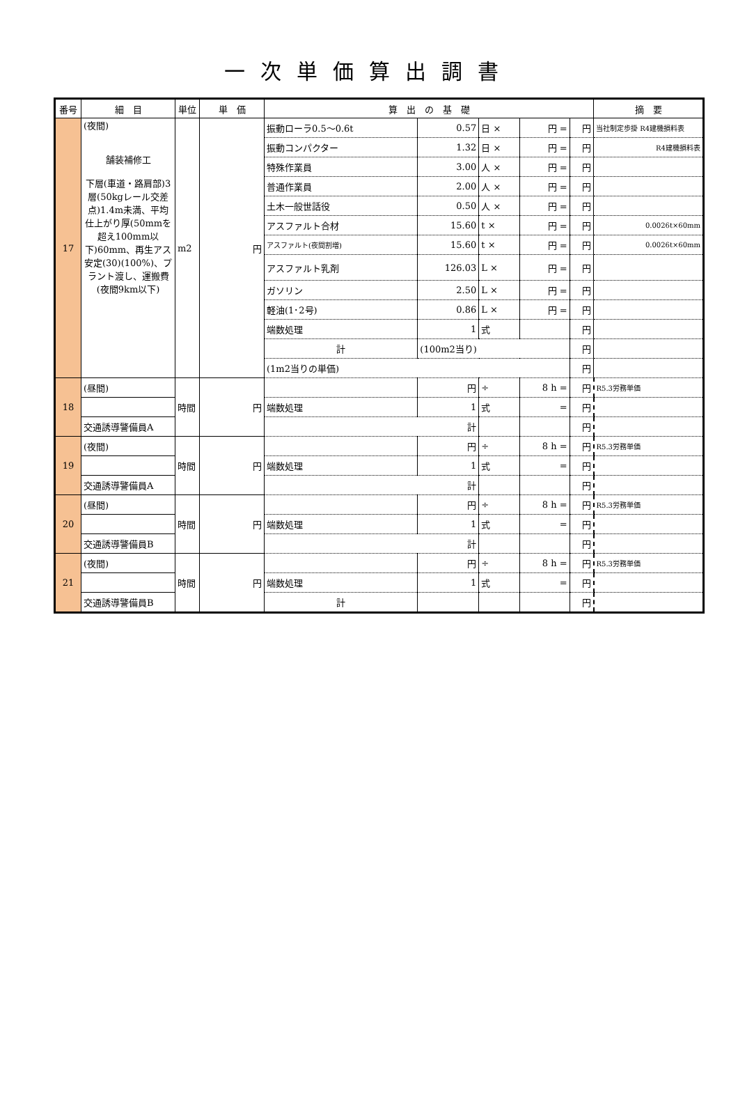一次単価算出調書
| 番号 | 細 目 | 単位 | 単 価 | 算 出 の 基 礎 | | | | | 摘 要 |
| --- | --- | --- | --- | --- | --- | --- | --- | --- | --- |
| 17 | (夜間) 舗装補修工 下層(車道・路肩部)3層(50kgレール交差点)1.4m未満、平均仕上がり厚(50mmを超え100mm以下)60mm、再生アス安定(30)(100%)、プラント渡し、運搬費(夜間9km以下) | m2 | 円 | 振動ローラ0.5～0.6t | 0.57 | 日 × | 円 = | 円 | 当社制定歩掛 R4建機損料表 |
| | | | | 振動コンパクター | 1.32 | 日 × | 円 = | 円 | R4建機損料表 |
| | | | | 特殊作業員 | 3.00 | 人 × | 円 = | 円 | |
| | | | | 普通作業員 | 2.00 | 人 × | 円 = | 円 | |
| | | | | 土木一般世話役 | 0.50 | 人 × | 円 = | 円 | |
| | | | | アスファルト合材 | 15.60 | t × | 円 = | 円 | 0.0026t×60mm |
| | | | | アスファルト(夜間割増) | 15.60 | t × | 円 = | 円 | 0.0026t×60mm |
| | | | | アスファルト乳剤 | 126.03 | L × | 円 = | 円 | |
| | | | | ガソリン | 2.50 | L × | 円 = | 円 | |
| | | | | 軽油(1･2号) | 0.86 | L × | 円 = | 円 | |
| | | | | 端数処理 | 1 | 式 | | 円 | |
| | | | | 計 | (100m2当り) | | | 円 | |
| | | | | (1m2当りの単価) | | | | 円 | |
| 18 | (昼間) | 時間 | 円 | | 円 | ÷ | 8 h = | 円 | R5.3労務単価 |
| | | | | 端数処理 | 1 | 式 | = | 円 | |
| | 交通誘導警備員A | | | 計 | | | | 円 | |
| 19 | (夜間) | 時間 | 円 | | 円 | ÷ | 8 h = | 円 | R5.3労務単価 |
| | | | | 端数処理 | 1 | 式 | = | 円 | |
| | 交通誘導警備員A | | | 計 | | | | 円 | |
| 20 | (昼間) | 時間 | 円 | | 円 | ÷ | 8 h = | 円 | R5.3労務単価 |
| | | | | 端数処理 | 1 | 式 | = | 円 | |
| | 交通誘導警備員B | | | 計 | | | | 円 | |
| 21 | (夜間) | 時間 | 円 | | 円 | ÷ | 8 h = | 円 | R5.3労務単価 |
| | | | | 端数処理 | 1 | 式 | = | 円 | |
| | 交通誘導警備員B | | | 計 | | | | 円 | |